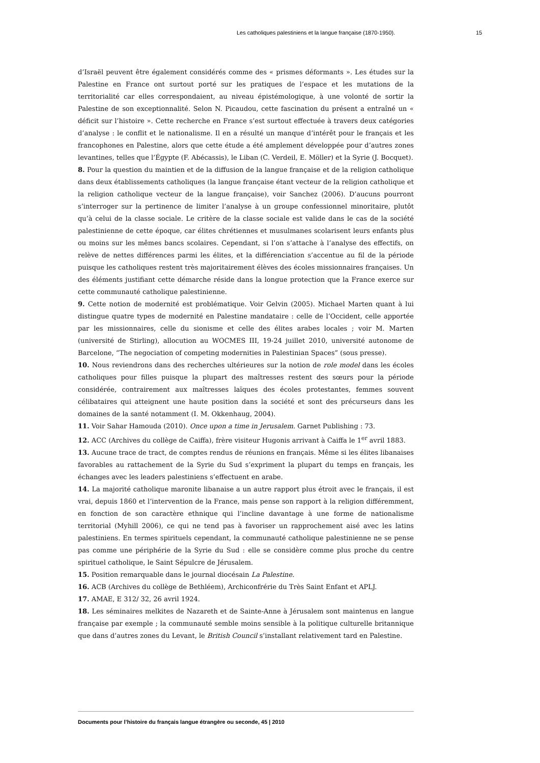Les catholiques palestiniens et la langue française (1870-1950). 15
d’Israël peuvent être également considérés comme des « prismes déformants ». Les études sur la Palestine en France ont surtout porté sur les pratiques de l’espace et les mutations de la territorialité car elles correspondaient, au niveau épistémologique, à une volonté de sortir la Palestine de son exceptionnalité. Selon N. Picaudou, cette fascination du présent a entraîné un « déficit sur l’histoire ». Cette recherche en France s’est surtout effectuée à travers deux catégories d’analyse : le conflit et le nationalisme. Il en a résulté un manque d’intérêt pour le français et les francophones en Palestine, alors que cette étude a été amplement développée pour d’autres zones levantines, telles que l’Égypte (F. Abécassis), le Liban (C. Verdeil, E. Möller) et la Syrie (J. Bocquet).
8. Pour la question du maintien et de la diffusion de la langue française et de la religion catholique dans deux établissements catholiques (la langue française étant vecteur de la religion catholique et la religion catholique vecteur de la langue française), voir Sanchez (2006). D’aucuns pourront s’interroger sur la pertinence de limiter l’analyse à un groupe confessionnel minoritaire, plutôt qu’à celui de la classe sociale. Le critère de la classe sociale est valide dans le cas de la société palestinienne de cette époque, car élites chrétiennes et musulmanes scolarisent leurs enfants plus ou moins sur les mêmes bancs scolaires. Cependant, si l’on s’attache à l’analyse des effectifs, on relève de nettes différences parmi les élites, et la différenciation s’accentue au fil de la période puisque les catholiques restent très majoritairement élèves des écoles missionnaires françaises. Un des éléments justifiant cette démarche réside dans la longue protection que la France exerce sur cette communauté catholique palestinienne.
9. Cette notion de modernité est problématique. Voir Gelvin (2005). Michael Marten quant à lui distingue quatre types de modernité en Palestine mandataire : celle de l’Occident, celle apportée par les missionnaires, celle du sionisme et celle des élites arabes locales ; voir M. Marten (université de Stirling), allocution au WOCMES III, 19-24 juillet 2010, université autonome de Barcelone, “The negociation of competing modernities in Palestinian Spaces” (sous presse).
10. Nous reviendrons dans des recherches ultérieures sur la notion de role model dans les écoles catholiques pour filles puisque la plupart des maîtresses restent des sœurs pour la période considérée, contrairement aux maîtresses laïques des écoles protestantes, femmes souvent célibataires qui atteignent une haute position dans la société et sont des précurseurs dans les domaines de la santé notamment (I. M. Okkenhaug, 2004).
11. Voir Sahar Hamouda (2010). Once upon a time in Jerusalem. Garnet Publishing : 73.
12. ACC (Archives du collège de Caiffa), frère visiteur Hugonis arrivant à Caiffa le 1<sup>er</sup> avril 1883.
13. Aucune trace de tract, de comptes rendus de réunions en français. Même si les élites libanaises favorables au rattachement de la Syrie du Sud s’expriment la plupart du temps en français, les échanges avec les leaders palestiniens s’effectuent en arabe.
14. La majorité catholique maronite libanaise a un autre rapport plus étroit avec le français, il est vrai, depuis 1860 et l’intervention de la France, mais pense son rapport à la religion différemment, en fonction de son caractère ethnique qui l’incline davantage à une forme de nationalisme territorial (Myhill 2006), ce qui ne tend pas à favoriser un rapprochement aisé avec les latins palestiniens. En termes spirituels cependant, la communauté catholique palestinienne ne se pense pas comme une périphérie de la Syrie du Sud : elle se considère comme plus proche du centre spirituel catholique, le Saint Sépulcre de Jérusalem.
15. Position remarquable dans le journal diocésain La Palestine.
16. ACB (Archives du collège de Bethléem), Archiconfrérie du Très Saint Enfant et APLJ.
17. AMAE, E 312/ 32, 26 avril 1924.
18. Les séminaires melkites de Nazareth et de Sainte-Anne à Jérusalem sont maintenus en langue française par exemple ; la communauté semble moins sensible à la politique culturelle britannique que dans d’autres zones du Levant, le British Council s’installant relativement tard en Palestine.
Documents pour l’histoire du français langue étrangère ou seconde, 45 | 2010